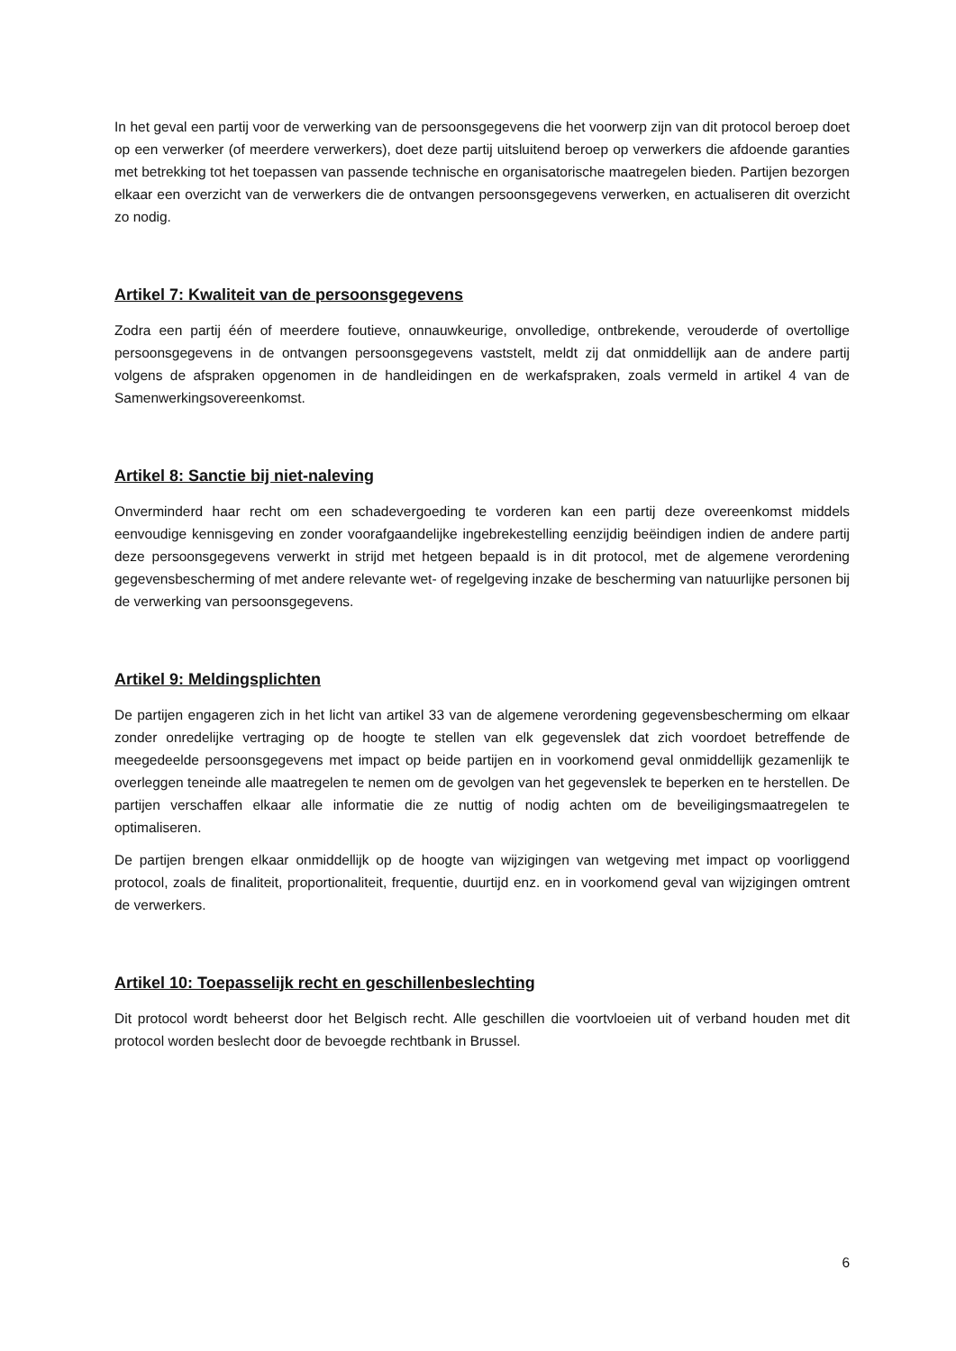In het geval een partij voor de verwerking van de persoonsgegevens die het voorwerp zijn van dit protocol beroep doet op een verwerker (of meerdere verwerkers), doet deze partij uitsluitend beroep op verwerkers die afdoende garanties met betrekking tot het toepassen van passende technische en organisatorische maatregelen bieden. Partijen bezorgen elkaar een overzicht van de verwerkers die de ontvangen persoonsgegevens verwerken, en actualiseren dit overzicht zo nodig.
Artikel 7: Kwaliteit van de persoonsgegevens
Zodra een partij één of meerdere foutieve, onnauwkeurige, onvolledige, ontbrekende, verouderde of overtollige persoonsgegevens in de ontvangen persoonsgegevens vaststelt, meldt zij dat onmiddellijk aan de andere partij volgens de afspraken opgenomen in de handleidingen en de werkafspraken, zoals vermeld in artikel 4 van de Samenwerkingsovereenkomst.
Artikel 8: Sanctie bij niet-naleving
Onverminderd haar recht om een schadevergoeding te vorderen kan een partij deze overeenkomst middels eenvoudige kennisgeving en zonder voorafgaandelijke ingebrekestelling eenzijdig beëindigen indien de andere partij deze persoonsgegevens verwerkt in strijd met hetgeen bepaald is in dit protocol, met de algemene verordening gegevensbescherming of met andere relevante wet- of regelgeving inzake de bescherming van natuurlijke personen bij de verwerking van persoonsgegevens.
Artikel 9: Meldingsplichten
De partijen engageren zich in het licht van artikel 33 van de algemene verordening gegevensbescherming om elkaar zonder onredelijke vertraging op de hoogte te stellen van elk gegevenslek dat zich voordoet betreffende de meegedeelde persoonsgegevens met impact op beide partijen en in voorkomend geval onmiddellijk gezamenlijk te overleggen teneinde alle maatregelen te nemen om de gevolgen van het gegevenslek te beperken en te herstellen. De partijen verschaffen elkaar alle informatie die ze nuttig of nodig achten om de beveiligingsmaatregelen te optimaliseren.
De partijen brengen elkaar onmiddellijk op de hoogte van wijzigingen van wetgeving met impact op voorliggend protocol, zoals de finaliteit, proportionaliteit, frequentie, duurtijd enz. en in voorkomend geval van wijzigingen omtrent de verwerkers.
Artikel 10: Toepasselijk recht en geschillenbeslechting
Dit protocol wordt beheerst door het Belgisch recht. Alle geschillen die voortvloeien uit of verband houden met dit protocol worden beslecht door de bevoegde rechtbank in Brussel.
6